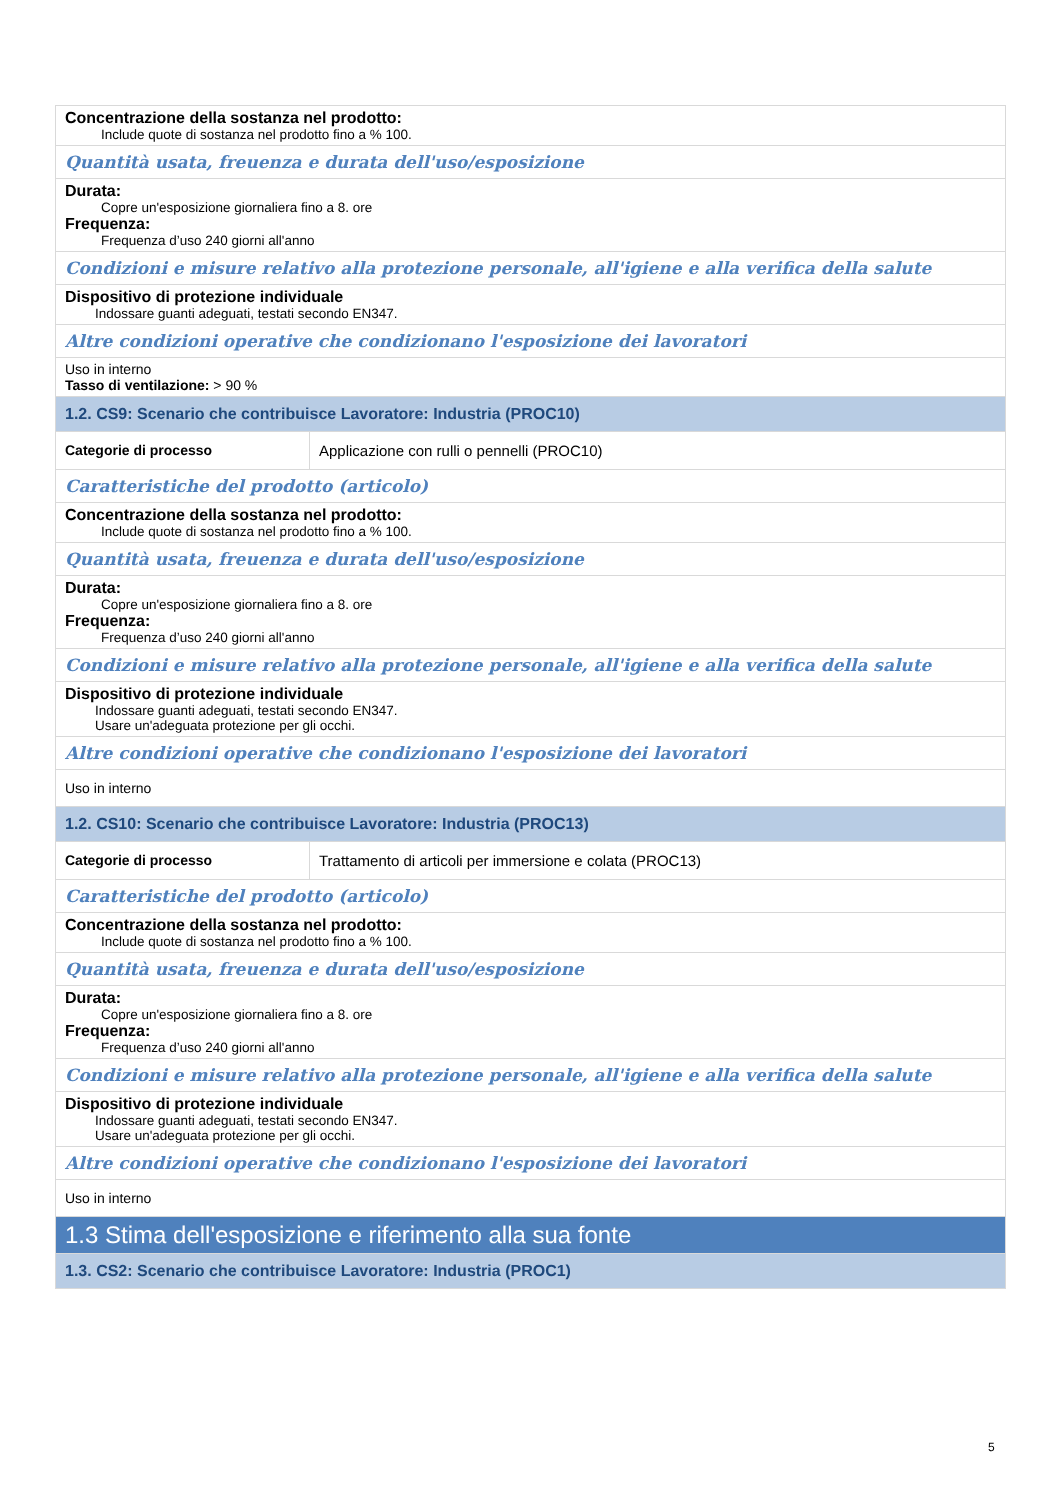| Concentrazione della sostanza nel prodotto: Include quote di sostanza nel prodotto fino a % 100. | |
| Quantità usata, freuenza e durata dell'uso/esposizione | |
| Durata: Copre un'esposizione giornaliera fino a 8. ore Frequenza: Frequenza d’uso 240 giorni all'anno | |
| Condizioni e misure relativo alla protezione personale, all'igiene e alla verifica della salute | |
| Dispositivo di protezione individuale Indossare guanti adeguati, testati secondo EN347. | |
| Altre condizioni operative che condizionano l'esposizione dei lavoratori | |
| Uso in interno Tasso di ventilazione: > 90 % | |
| 1.2. CS9: Scenario che contribuisce Lavoratore: Industria (PROC10) | |
| Categorie di processo | Applicazione con rulli o pennelli (PROC10) |
| Caratteristiche del prodotto (articolo) | |
| Concentrazione della sostanza nel prodotto: Include quote di sostanza nel prodotto fino a % 100. | |
| Quantità usata, freuenza e durata dell'uso/esposizione | |
| Durata: Copre un'esposizione giornaliera fino a 8. ore Frequenza: Frequenza d’uso 240 giorni all'anno | |
| Condizioni e misure relativo alla protezione personale, all'igiene e alla verifica della salute | |
| Dispositivo di protezione individuale Indossare guanti adeguati, testati secondo EN347. Usare un'adeguata protezione per gli occhi. | |
| Altre condizioni operative che condizionano l'esposizione dei lavoratori | |
| Uso in interno | |
| 1.2. CS10: Scenario che contribuisce Lavoratore: Industria (PROC13) | |
| Categorie di processo | Trattamento di articoli per immersione e colata (PROC13) |
| Caratteristiche del prodotto (articolo) | |
| Concentrazione della sostanza nel prodotto: Include quote di sostanza nel prodotto fino a % 100. | |
| Quantità usata, freuenza e durata dell'uso/esposizione | |
| Durata: Copre un'esposizione giornaliera fino a 8. ore Frequenza: Frequenza d’uso 240 giorni all'anno | |
| Condizioni e misure relativo alla protezione personale, all'igiene e alla verifica della salute | |
| Dispositivo di protezione individuale Indossare guanti adeguati, testati secondo EN347. Usare un'adeguata protezione per gli occhi. | |
| Altre condizioni operative che condizionano l'esposizione dei lavoratori | |
| Uso in interno | |
| 1.3 Stima dell'esposizione e riferimento alla sua fonte | |
| 1.3. CS2: Scenario che contribuisce Lavoratore: Industria (PROC1) | |
5